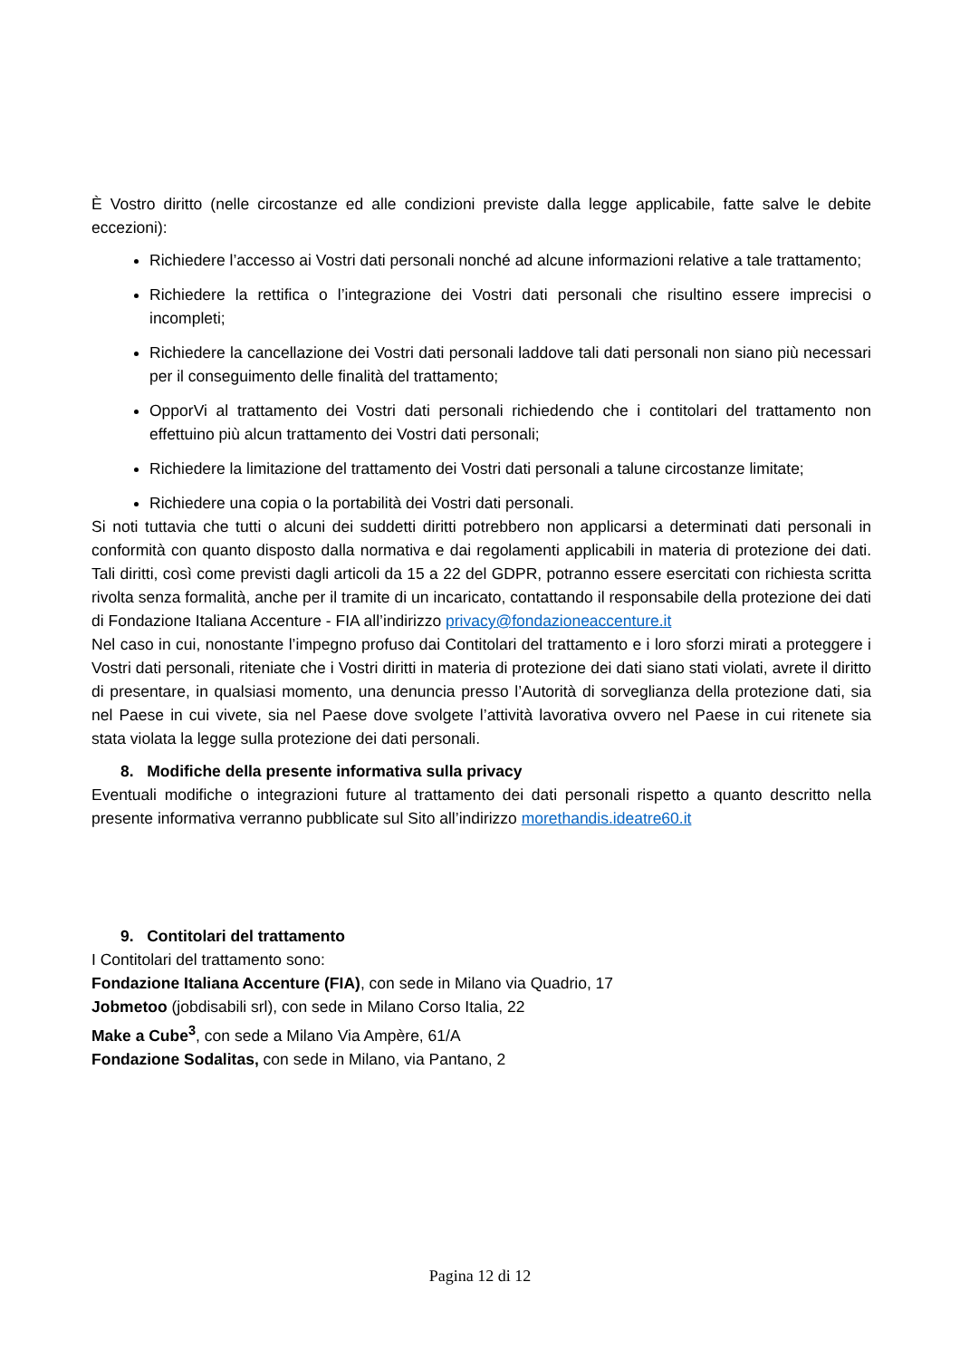È Vostro diritto (nelle circostanze ed alle condizioni previste dalla legge applicabile, fatte salve le debite eccezioni):
Richiedere l’accesso ai Vostri dati personali nonché ad alcune informazioni relative a tale trattamento;
Richiedere la rettifica o l’integrazione dei Vostri dati personali che risultino essere imprecisi o incompleti;
Richiedere la cancellazione dei Vostri dati personali laddove tali dati personali non siano più necessari per il conseguimento delle finalità del trattamento;
OpporVi al trattamento dei Vostri dati personali richiedendo che i contitolari del trattamento non effettuino più alcun trattamento dei Vostri dati personali;
Richiedere la limitazione del trattamento dei Vostri dati personali a talune circostanze limitate;
Richiedere una copia o la portabilità dei Vostri dati personali.
Si noti tuttavia che tutti o alcuni dei suddetti diritti potrebbero non applicarsi a determinati dati personali in conformità con quanto disposto dalla normativa e dai regolamenti applicabili in materia di protezione dei dati. Tali diritti, così come previsti dagli articoli da 15 a 22 del GDPR, potranno essere esercitati con richiesta scritta rivolta senza formalità, anche per il tramite di un incaricato, contattando il responsabile della protezione dei dati di Fondazione Italiana Accenture - FIA all’indirizzo privacy@fondazioneaccenture.it
Nel caso in cui, nonostante l’impegno profuso dai Contitolari del trattamento e i loro sforzi mirati a proteggere i Vostri dati personali, riteniate che i Vostri diritti in materia di protezione dei dati siano stati violati, avrete il diritto di presentare, in qualsiasi momento, una denuncia presso l’Autorità di sorveglianza della protezione dati, sia nel Paese in cui vivete, sia nel Paese dove svolgete l’attività lavorativa ovvero nel Paese in cui ritenete sia stata violata la legge sulla protezione dei dati personali.
8. Modifiche della presente informativa sulla privacy
Eventuali modifiche o integrazioni future al trattamento dei dati personali rispetto a quanto descritto nella presente informativa verranno pubblicate sul Sito all’indirizzo morethandis.ideatre60.it
9. Contitolari del trattamento
I Contitolari del trattamento sono:
Fondazione Italiana Accenture (FIA), con sede in Milano via Quadrio, 17
Jobmetoo (jobdisabili srl), con sede in Milano Corso Italia, 22
Make a Cube<sup>3</sup>, con sede a Milano Via Ampère, 61/A
Fondazione Sodalitas, con sede in Milano, via Pantano, 2
Pagina 12 di 12